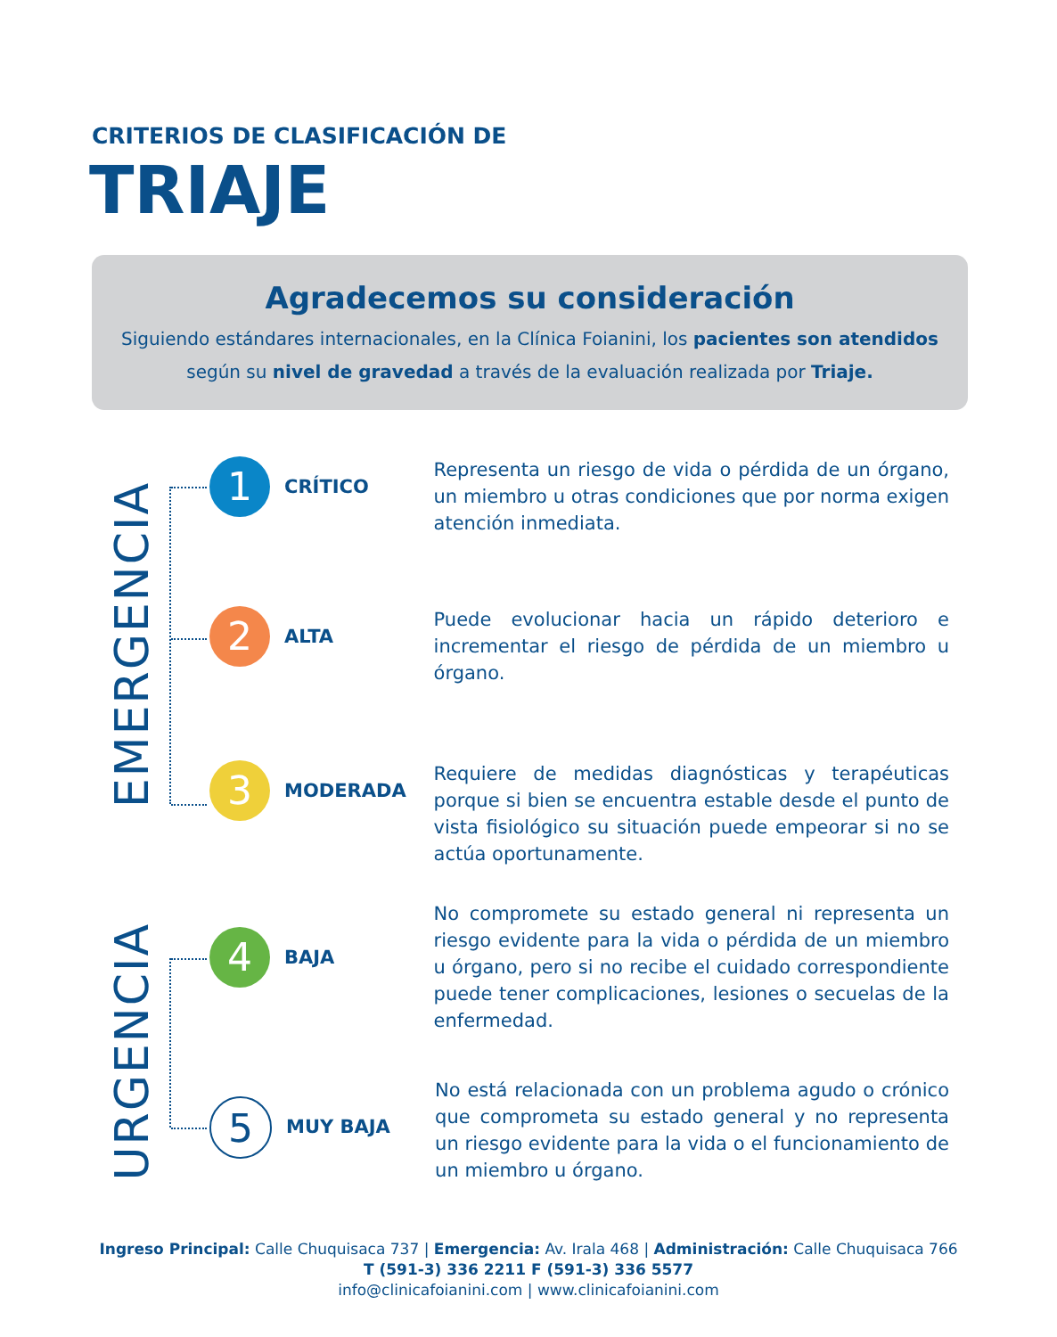CRITERIOS DE CLASIFICACIÓN DE
TRIAJE
Agradecemos su consideración
Siguiendo estándares internacionales, en la Clínica Foianini, los pacientes son atendidos
según su nivel de gravedad a través de la evaluación realizada por Triaje.
EMERGENCIA
URGENCIA
1
CRÍTICO
Representa un riesgo de vida o pérdida de un órgano, un miembro u otras condiciones que por norma exigen atención inmediata.
2
ALTA
Puede evolucionar hacia un rápido deterioro e incrementar el riesgo de pérdida de un miembro u órgano.
3
MODERADA
Requiere de medidas diagnósticas y terapéuticas porque si bien se encuentra estable desde el punto de vista fisiológico su situación puede empeorar si no se actúa oportunamente.
4
BAJA
No compromete su estado general ni representa un riesgo evidente para la vida o pérdida de un miembro u órgano, pero si no recibe el cuidado correspondiente puede tener complicaciones, lesiones o secuelas de la enfermedad.
5
MUY BAJA
No está relacionada con un problema agudo o crónico que comprometa su estado general y no representa un riesgo evidente para la vida o el funcionamiento de un miembro u órgano.
Ingreso Principal: Calle Chuquisaca 737 | Emergencia: Av. Irala 468 | Administración: Calle Chuquisaca 766
T (591-3) 336 2211 F (591-3) 336 5577
info@clinicafoianini.com | www.clinicafoianini.com